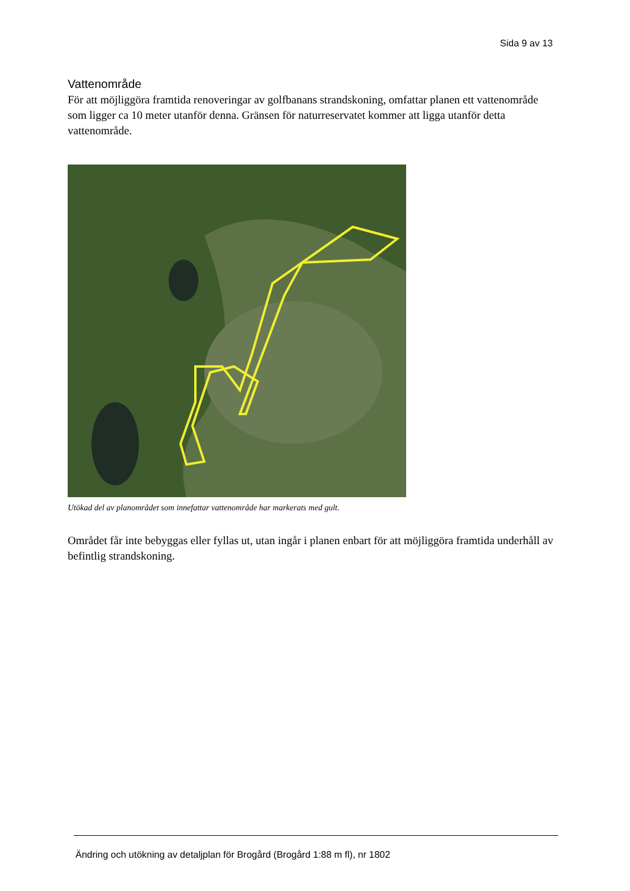Sida 9 av 13
Vattenområde
För att möjliggöra framtida renoveringar av golfbanans strandskoning, omfattar planen ett vattenområde som ligger ca 10 meter utanför denna. Gränsen för naturreservatet kommer att ligga utanför detta vattenområde.
Utökad del av planområdet som innefattar vattenområde har markerats med gult.
Området får inte bebyggas eller fyllas ut, utan ingår i planen enbart för att möjliggöra framtida underhåll av befintlig strandskoning.
Ändring och utökning av detaljplan för Brogård (Brogård 1:88 m fl), nr 1802